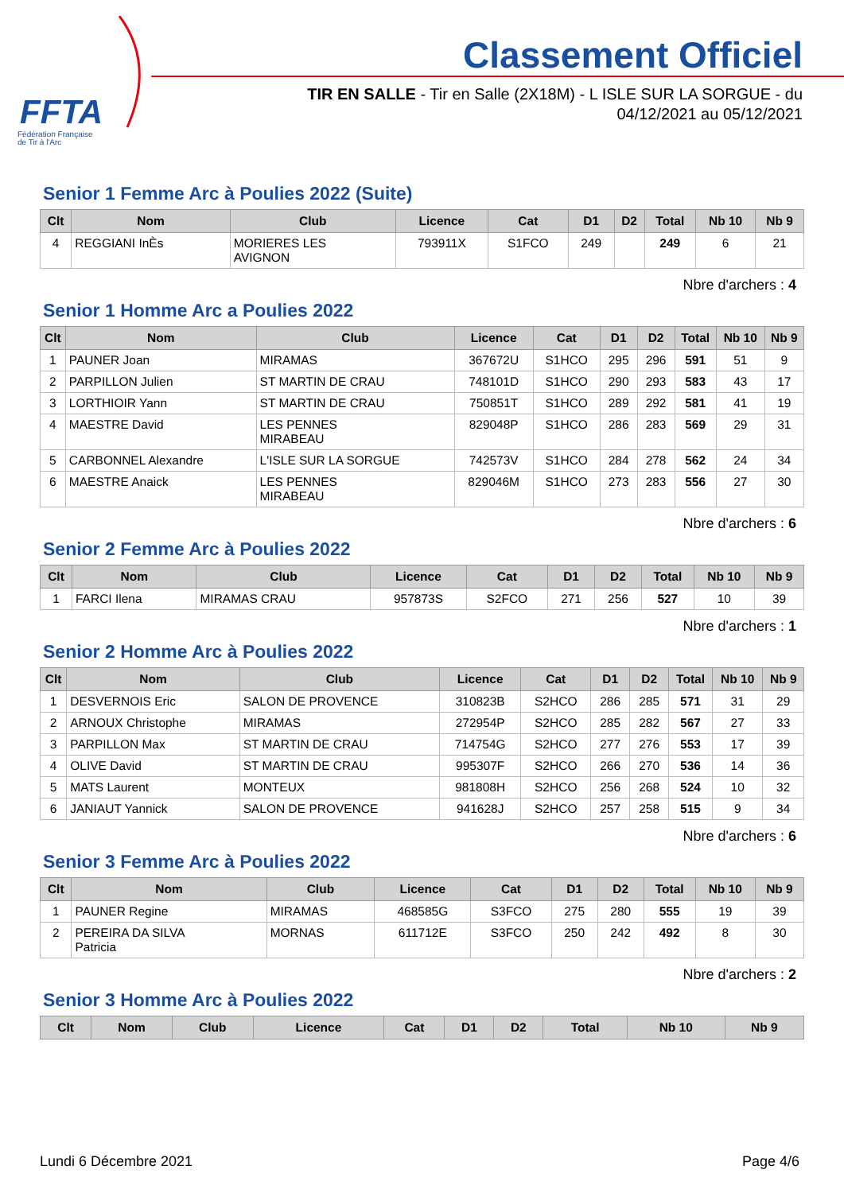FFTA
Fédération Française
de Tir à l'Arc
Classement Officiel
TIR EN SALLE - Tir en Salle (2X18M) - L ISLE SUR LA SORGUE - du 04/12/2021 au 05/12/2021
Senior 1 Femme Arc à Poulies 2022 (Suite)
| Clt | Nom | Club | Licence | Cat | D1 | D2 | Total | Nb 10 | Nb 9 |
| --- | --- | --- | --- | --- | --- | --- | --- | --- | --- |
| 4 | REGGIANI InÈs | MORIERES LES AVIGNON | 793911X | S1FCO | 249 | | 249 | 6 | 21 |
Nbre d'archers : 4
Senior 1 Homme Arc a Poulies 2022
| Clt | Nom | Club | Licence | Cat | D1 | D2 | Total | Nb 10 | Nb 9 |
| --- | --- | --- | --- | --- | --- | --- | --- | --- | --- |
| 1 | PAUNER Joan | MIRAMAS | 367672U | S1HCO | 295 | 296 | 591 | 51 | 9 |
| 2 | PARPILLON Julien | ST MARTIN DE CRAU | 748101D | S1HCO | 290 | 293 | 583 | 43 | 17 |
| 3 | LORTHIOIR Yann | ST MARTIN DE CRAU | 750851T | S1HCO | 289 | 292 | 581 | 41 | 19 |
| 4 | MAESTRE David | LES PENNES MIRABEAU | 829048P | S1HCO | 286 | 283 | 569 | 29 | 31 |
| 5 | CARBONNEL Alexandre | L'ISLE SUR LA SORGUE | 742573V | S1HCO | 284 | 278 | 562 | 24 | 34 |
| 6 | MAESTRE Anaick | LES PENNES MIRABEAU | 829046M | S1HCO | 273 | 283 | 556 | 27 | 30 |
Nbre d'archers : 6
Senior 2 Femme Arc à Poulies 2022
| Clt | Nom | Club | Licence | Cat | D1 | D2 | Total | Nb 10 | Nb 9 |
| --- | --- | --- | --- | --- | --- | --- | --- | --- | --- |
| 1 | FARCI Ilena | MIRAMAS CRAU | 957873S | S2FCO | 271 | 256 | 527 | 10 | 39 |
Nbre d'archers : 1
Senior 2 Homme Arc à Poulies 2022
| Clt | Nom | Club | Licence | Cat | D1 | D2 | Total | Nb 10 | Nb 9 |
| --- | --- | --- | --- | --- | --- | --- | --- | --- | --- |
| 1 | DESVERNOIS Eric | SALON DE PROVENCE | 310823B | S2HCO | 286 | 285 | 571 | 31 | 29 |
| 2 | ARNOUX Christophe | MIRAMAS | 272954P | S2HCO | 285 | 282 | 567 | 27 | 33 |
| 3 | PARPILLON Max | ST MARTIN DE CRAU | 714754G | S2HCO | 277 | 276 | 553 | 17 | 39 |
| 4 | OLIVE David | ST MARTIN DE CRAU | 995307F | S2HCO | 266 | 270 | 536 | 14 | 36 |
| 5 | MATS Laurent | MONTEUX | 981808H | S2HCO | 256 | 268 | 524 | 10 | 32 |
| 6 | JANIAUT Yannick | SALON DE PROVENCE | 941628J | S2HCO | 257 | 258 | 515 | 9 | 34 |
Nbre d'archers : 6
Senior 3 Femme Arc à Poulies 2022
| Clt | Nom | Club | Licence | Cat | D1 | D2 | Total | Nb 10 | Nb 9 |
| --- | --- | --- | --- | --- | --- | --- | --- | --- | --- |
| 1 | PAUNER Regine | MIRAMAS | 468585G | S3FCO | 275 | 280 | 555 | 19 | 39 |
| 2 | PEREIRA DA SILVA Patricia | MORNAS | 611712E | S3FCO | 250 | 242 | 492 | 8 | 30 |
Nbre d'archers : 2
Senior 3 Homme Arc à Poulies 2022
| Clt | Nom | Club | Licence | Cat | D1 | D2 | Total | Nb 10 | Nb 9 |
| --- | --- | --- | --- | --- | --- | --- | --- | --- | --- |
Lundi 6 Décembre 2021 Page 4/6